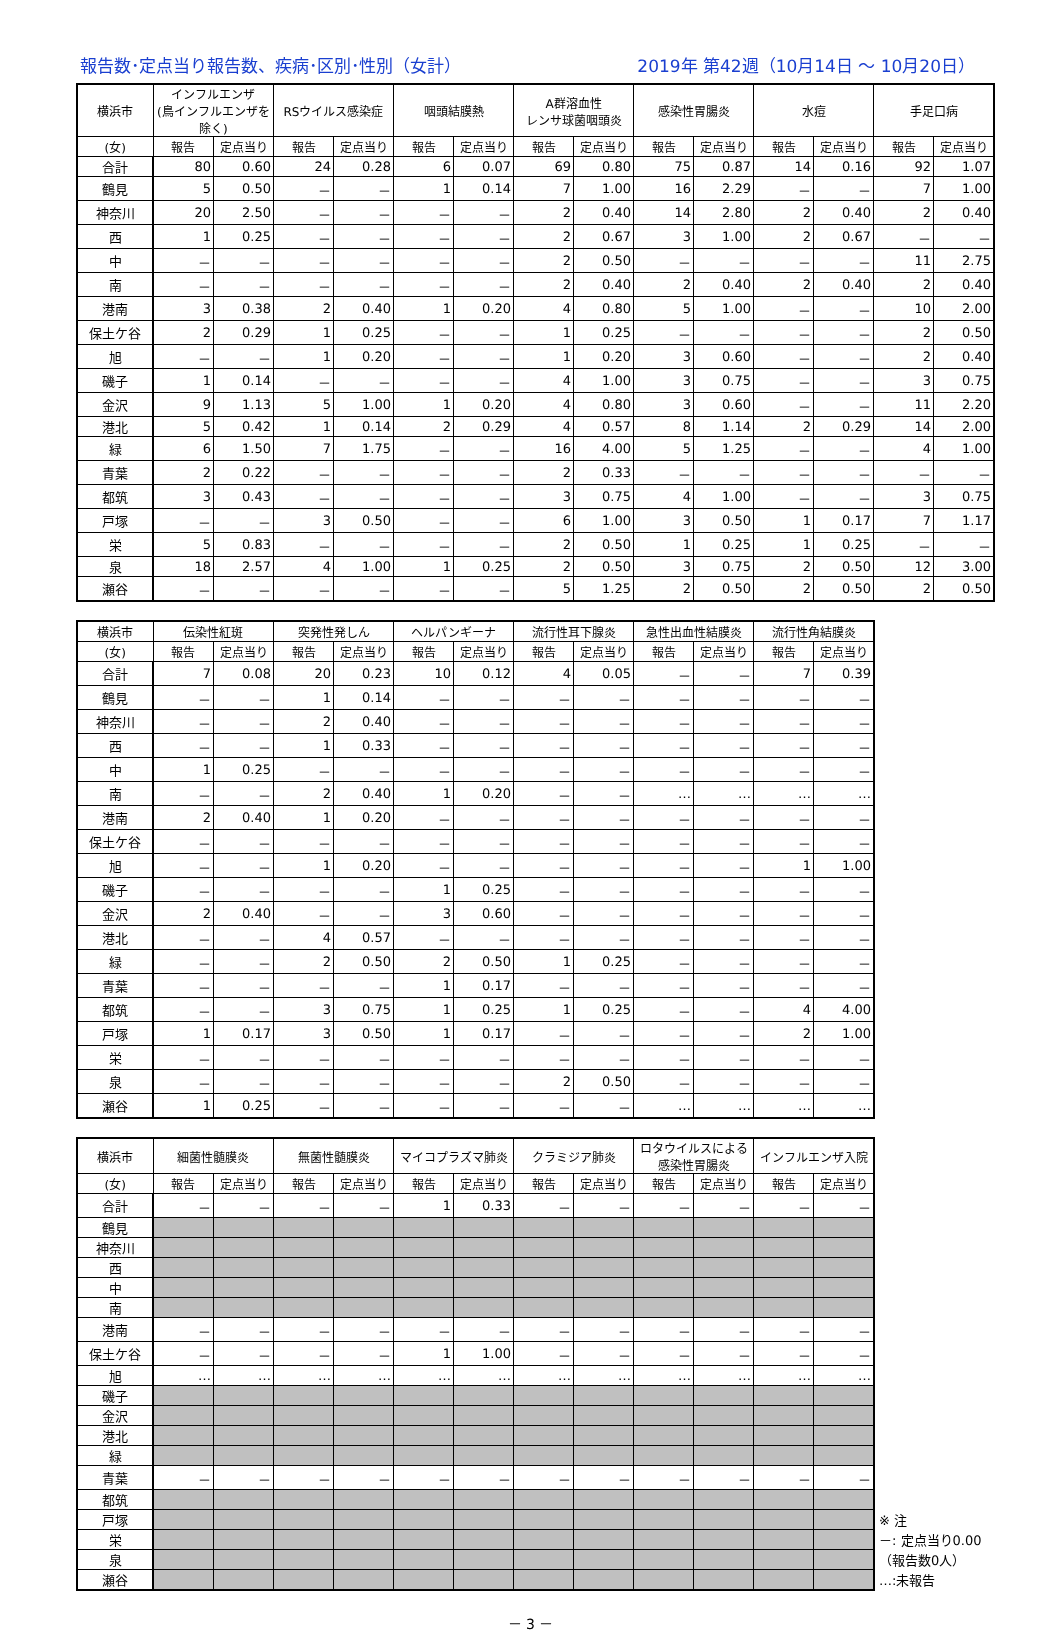報告数･定点当り報告数、疾病･区別･性別（女計） 2019年 第42週（10月14日 ～ 10月20日）
| 横浜市 | インフルエンザ (鳥インフルエンザを除く) | | RSウイルス感染症 | | 咽頭結膜熱 | | A群溶血性 レンサ球菌咽頭炎 | | 感染性胃腸炎 | | 水痘 | | 手足口病 | |
| --- | --- | --- | --- | --- | --- | --- | --- | --- | --- | --- | --- | --- | --- | --- |
| (女) | 報告 | 定点当り | 報告 | 定点当り | 報告 | 定点当り | 報告 | 定点当り | 報告 | 定点当り | 報告 | 定点当り | 報告 | 定点当り |
| 合計 | 80 | 0.60 | 24 | 0.28 | 6 | 0.07 | 69 | 0.80 | 75 | 0.87 | 14 | 0.16 | 92 | 1.07 |
| 鶴見 | 5 | 0.50 | － | － | 1 | 0.14 | 7 | 1.00 | 16 | 2.29 | － | － | 7 | 1.00 |
| 神奈川 | 20 | 2.50 | － | － | － | － | 2 | 0.40 | 14 | 2.80 | 2 | 0.40 | 2 | 0.40 |
| 西 | 1 | 0.25 | － | － | － | － | 2 | 0.67 | 3 | 1.00 | 2 | 0.67 | － | － |
| 中 | － | － | － | － | － | － | 2 | 0.50 | － | － | － | － | 11 | 2.75 |
| 南 | － | － | － | － | － | － | 2 | 0.40 | 2 | 0.40 | 2 | 0.40 | 2 | 0.40 |
| 港南 | 3 | 0.38 | 2 | 0.40 | 1 | 0.20 | 4 | 0.80 | 5 | 1.00 | － | － | 10 | 2.00 |
| 保土ケ谷 | 2 | 0.29 | 1 | 0.25 | － | － | 1 | 0.25 | － | － | － | － | 2 | 0.50 |
| 旭 | － | － | 1 | 0.20 | － | － | 1 | 0.20 | 3 | 0.60 | － | － | 2 | 0.40 |
| 磯子 | 1 | 0.14 | － | － | － | － | 4 | 1.00 | 3 | 0.75 | － | － | 3 | 0.75 |
| 金沢 | 9 | 1.13 | 5 | 1.00 | 1 | 0.20 | 4 | 0.80 | 3 | 0.60 | － | － | 11 | 2.20 |
| 港北 | 5 | 0.42 | 1 | 0.14 | 2 | 0.29 | 4 | 0.57 | 8 | 1.14 | 2 | 0.29 | 14 | 2.00 |
| 緑 | 6 | 1.50 | 7 | 1.75 | － | － | 16 | 4.00 | 5 | 1.25 | － | － | 4 | 1.00 |
| 青葉 | 2 | 0.22 | － | － | － | － | 2 | 0.33 | － | － | － | － | － | － |
| 都筑 | 3 | 0.43 | － | － | － | － | 3 | 0.75 | 4 | 1.00 | － | － | 3 | 0.75 |
| 戸塚 | － | － | 3 | 0.50 | － | － | 6 | 1.00 | 3 | 0.50 | 1 | 0.17 | 7 | 1.17 |
| 栄 | 5 | 0.83 | － | － | － | － | 2 | 0.50 | 1 | 0.25 | 1 | 0.25 | － | － |
| 泉 | 18 | 2.57 | 4 | 1.00 | 1 | 0.25 | 2 | 0.50 | 3 | 0.75 | 2 | 0.50 | 12 | 3.00 |
| 瀬谷 | － | － | － | － | － | － | 5 | 1.25 | 2 | 0.50 | 2 | 0.50 | 2 | 0.50 |
| 横浜市 | 伝染性紅斑 | | 突発性発しん | | ヘルパンギーナ | | 流行性耳下腺炎 | | 急性出血性結膜炎 | | 流行性角結膜炎 | |
| --- | --- | --- | --- | --- | --- | --- | --- | --- | --- | --- | --- | --- |
| (女) | 報告 | 定点当り | 報告 | 定点当り | 報告 | 定点当り | 報告 | 定点当り | 報告 | 定点当り | 報告 | 定点当り |
| 合計 | 7 | 0.08 | 20 | 0.23 | 10 | 0.12 | 4 | 0.05 | － | － | 7 | 0.39 |
| 鶴見 | － | － | 1 | 0.14 | － | － | － | － | － | － | － | － |
| 神奈川 | － | － | 2 | 0.40 | － | － | － | － | － | － | － | － |
| 西 | － | － | 1 | 0.33 | － | － | － | － | － | － | － | － |
| 中 | 1 | 0.25 | － | － | － | － | － | － | － | － | － | － |
| 南 | － | － | 2 | 0.40 | 1 | 0.20 | － | － | … | … | … | … |
| 港南 | 2 | 0.40 | 1 | 0.20 | － | － | － | － | － | － | － | － |
| 保土ケ谷 | － | － | － | － | － | － | － | － | － | － | － | － |
| 旭 | － | － | 1 | 0.20 | － | － | － | － | － | － | 1 | 1.00 |
| 磯子 | － | － | － | － | 1 | 0.25 | － | － | － | － | － | － |
| 金沢 | 2 | 0.40 | － | － | 3 | 0.60 | － | － | － | － | － | － |
| 港北 | － | － | 4 | 0.57 | － | － | － | － | － | － | － | － |
| 緑 | － | － | 2 | 0.50 | 2 | 0.50 | 1 | 0.25 | － | － | － | － |
| 青葉 | － | － | － | － | 1 | 0.17 | － | － | － | － | － | － |
| 都筑 | － | － | 3 | 0.75 | 1 | 0.25 | 1 | 0.25 | － | － | 4 | 4.00 |
| 戸塚 | 1 | 0.17 | 3 | 0.50 | 1 | 0.17 | － | － | － | － | 2 | 1.00 |
| 栄 | － | － | － | － | － | － | － | － | － | － | － | － |
| 泉 | － | － | － | － | － | － | 2 | 0.50 | － | － | － | － |
| 瀬谷 | 1 | 0.25 | － | － | － | － | － | － | … | … | … | … |
| 横浜市 | 細菌性髄膜炎 | | 無菌性髄膜炎 | | マイコプラズマ肺炎 | | クラミジア肺炎 | | ロタウイルスによる 感染性胃腸炎 | | インフルエンザ入院 | |
| --- | --- | --- | --- | --- | --- | --- | --- | --- | --- | --- | --- | --- |
| (女) | 報告 | 定点当り | 報告 | 定点当り | 報告 | 定点当り | 報告 | 定点当り | 報告 | 定点当り | 報告 | 定点当り |
| 合計 | － | － | － | － | 1 | 0.33 | － | － | － | － | － | － |
| 鶴見 | | | | | | | | | | | | |
| 神奈川 | | | | | | | | | | | | |
| 西 | | | | | | | | | | | | |
| 中 | | | | | | | | | | | | |
| 南 | | | | | | | | | | | | |
| 港南 | － | － | － | － | － | － | － | － | － | － | － | － |
| 保土ケ谷 | － | － | － | － | 1 | 1.00 | － | － | － | － | － | － |
| 旭 | … | … | … | … | … | … | … | … | … | … | … | … |
| 磯子 | | | | | | | | | | | | |
| 金沢 | | | | | | | | | | | | |
| 港北 | | | | | | | | | | | | |
| 緑 | | | | | | | | | | | | |
| 青葉 | － | － | － | － | － | － | － | － | － | － | － | － |
| 都筑 | | | | | | | | | | | | |
| 戸塚 | | | | | | | | | | | | |
| 栄 | | | | | | | | | | | | |
| 泉 | | | | | | | | | | | | |
| 瀬谷 | | | | | | | | | | | | |
※ 注
－: 定点当り0.00
（報告数0人）
…:未報告
－ 3 －